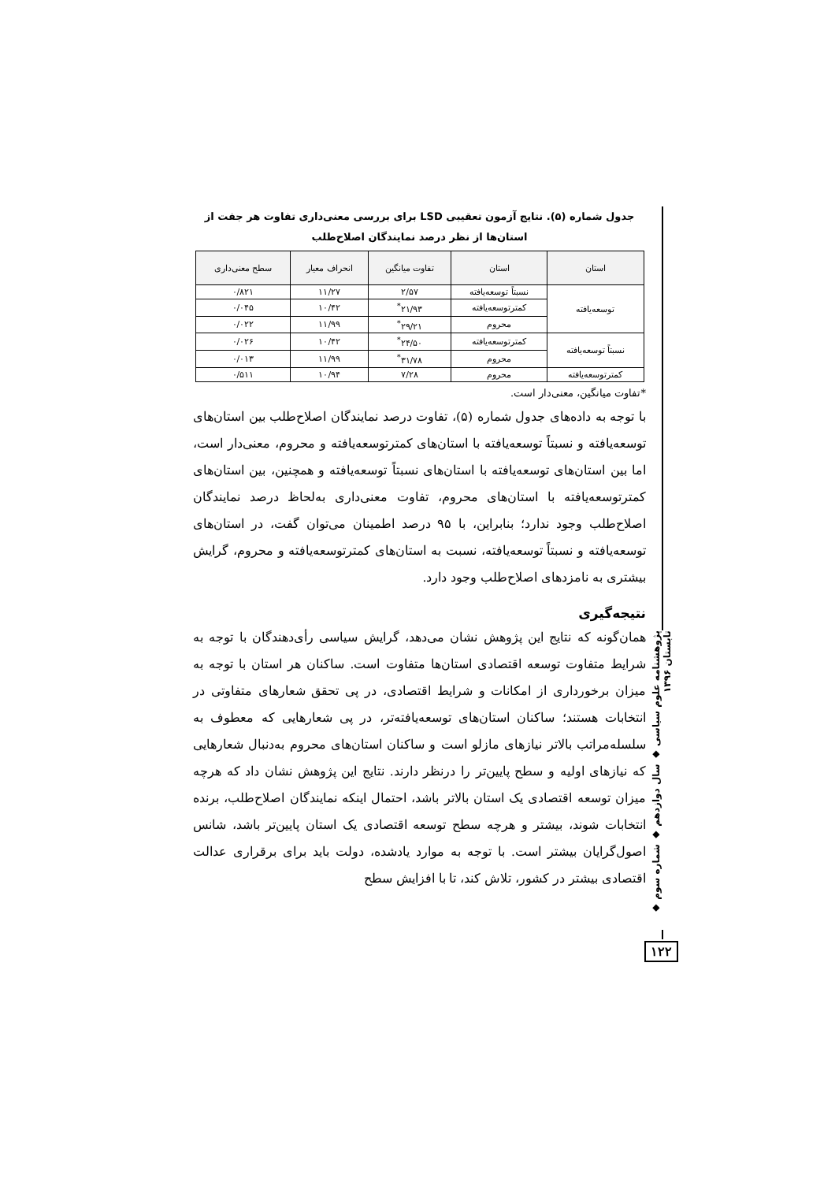جدول شماره (۵). نتایج آزمون تعقیبی LSD برای بررسی معنی‌داری تفاوت هر جفت از استان‌ها از نظر درصد نمایندگان اصلاح‌طلب
| استان | استان | تفاوت میانگین | انحراف معیار | سطح معنی‌داری |
| --- | --- | --- | --- | --- |
| توسعه‌یافته | نسبتاً توسعه‌یافته | ۲/۵۷ | ۱۱/۲۷ | ۰/۸۲۱ |
| | کمترتوسعه‌یافته | ۲۱/۹۳<sup>*</sup> | ۱۰/۴۲ | ۰/۰۴۵ |
| | محروم | ۲۹/۲۱<sup>*</sup> | ۱۱/۹۹ | ۰/۰۲۲ |
| نسبتاً توسعه‌یافته | کمترتوسعه‌یافته | ۲۴/۵۰<sup>*</sup> | ۱۰/۴۲ | ۰/۰۲۶ |
| | محروم | ۳۱/۷۸<sup>*</sup> | ۱۱/۹۹ | ۰/۰۱۳ |
| کمترتوسعه‌یافته | محروم | ۷/۲۸ | ۱۰/۹۴ | ۰/۵۱۱ |
*تفاوت میانگین، معنی‌دار است.
با توجه به داده‌های جدول شماره (۵)، تفاوت درصد نمایندگان اصلاح‌طلب بین استان‌های توسعه‌یافته و نسبتاً توسعه‌یافته با استان‌های کمترتوسعه‌یافته و محروم، معنی‌دار است، اما بین استان‌های توسعه‌یافته با استان‌های نسبتاً توسعه‌یافته و همچنین، بین استان‌های کمترتوسعه‌یافته با استان‌های محروم، تفاوت معنی‌داری به‌لحاظ درصد نمایندگان اصلاح‌طلب وجود ندارد؛ بنابراین، با ۹۵ درصد اطمینان می‌توان گفت، در استان‌های توسعه‌یافته و نسبتاً توسعه‌یافته، نسبت به استان‌های کمترتوسعه‌یافته و محروم، گرایش بیشتری به نامزدهای اصلاح‌طلب وجود دارد.
نتیجه‌گیری
همان‌گونه که نتایج این پژوهش نشان می‌دهد، گرایش سیاسی رأی‌دهندگان با توجه به شرایط متفاوت توسعه اقتصادی استان‌ها متفاوت است. ساکنان هر استان با توجه به میزان برخورداری از امکانات و شرایط اقتصادی، در پی تحقق شعارهای متفاوتی در انتخابات هستند؛ ساکنان استان‌های توسعه‌یافته‌تر، در پی شعارهایی که معطوف به سلسله‌مراتب بالاتر نیازهای مازلو است و ساکنان استان‌های محروم به‌دنبال شعارهایی که نیازهای اولیه و سطح پایین‌تر را درنظر دارند. نتایج این پژوهش نشان داد که هرچه میزان توسعه اقتصادی یک استان بالاتر باشد، احتمال اینکه نمایندگان اصلاح‌طلب، برنده انتخابات شوند، بیشتر و هرچه سطح توسعه اقتصادی یک استان پایین‌تر باشد، شانس اصول‌گرایان بیشتر است. با توجه به موارد یادشده، دولت باید برای برقراری عدالت اقتصادی بیشتر در کشور، تلاش کند، تا با افزایش سطح
پژوهشنامه علوم سیاسی ◆ سال دوازدهم ◆ شماره سوم ◆ تابستان ۱۳۹۶
۱۲۲